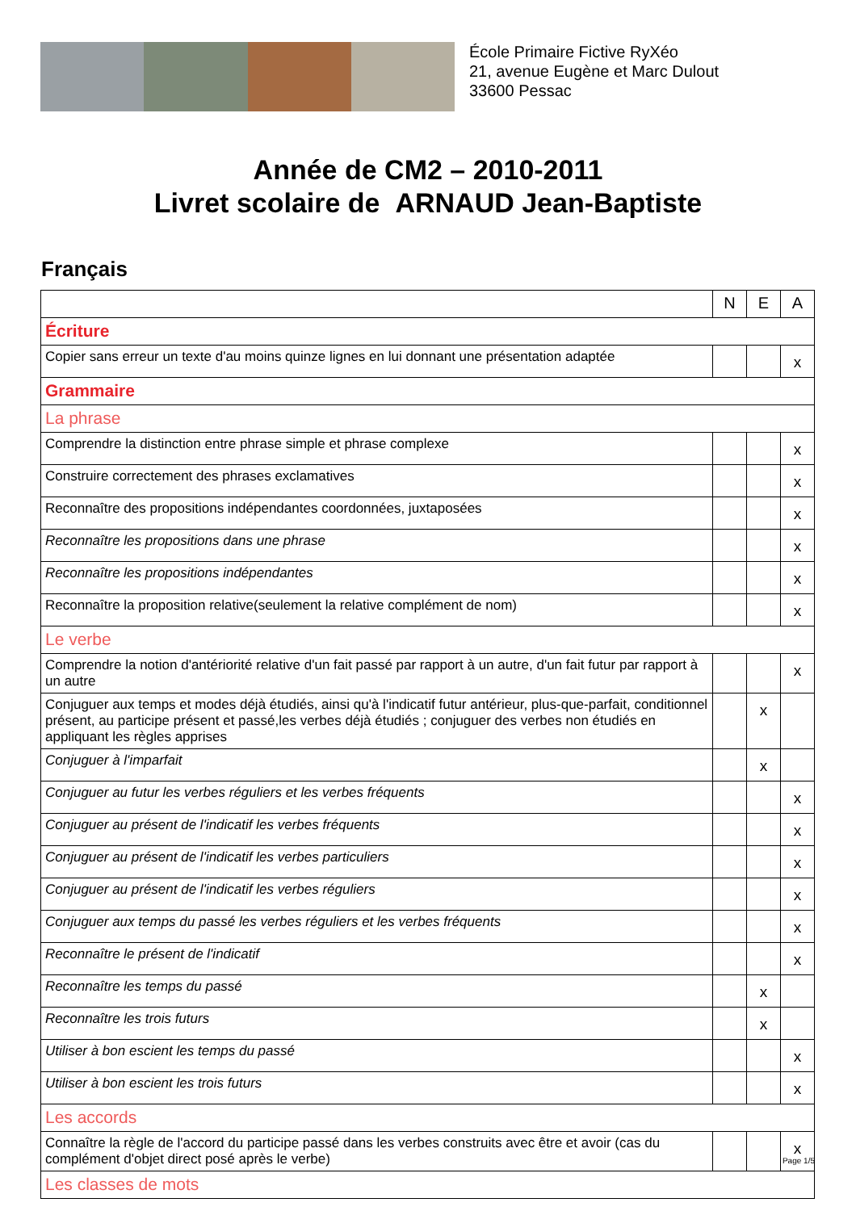École Primaire Fictive RyXéo
21, avenue Eugène et Marc Dulout
33600 Pessac
Année de CM2 – 2010-2011
Livret scolaire de ARNAUD Jean-Baptiste
Français
| | N | E | A |
| Écriture | | | |
| Copier sans erreur un texte d'au moins quinze lignes en lui donnant une présentation adaptée | | | x |
| Grammaire | | | |
| La phrase | | | |
| Comprendre la distinction entre phrase simple et phrase complexe | | | x |
| Construire correctement des phrases exclamatives | | | x |
| Reconnaître des propositions indépendantes coordonnées, juxtaposées | | | x |
| Reconnaître les propositions dans une phrase | | | x |
| Reconnaître les propositions indépendantes | | | x |
| Reconnaître la proposition relative(seulement la relative complément de nom) | | | x |
| Le verbe | | | |
| Comprendre la notion d'antériorité relative d'un fait passé par rapport à un autre, d'un fait futur par rapport à un autre | | | x |
| Conjuguer aux temps et modes déjà étudiés, ainsi qu'à l'indicatif futur antérieur, plus-que-parfait, conditionnel présent, au participe présent et passé,les verbes déjà étudiés ; conjuguer des verbes non étudiés en appliquant les règles apprises | | x | |
| Conjuguer à l'imparfait | | x | |
| Conjuguer au futur les verbes réguliers et les verbes fréquents | | | x |
| Conjuguer au présent de l'indicatif les verbes fréquents | | | x |
| Conjuguer au présent de l'indicatif les verbes particuliers | | | x |
| Conjuguer au présent de l'indicatif les verbes réguliers | | | x |
| Conjuguer aux temps du passé les verbes réguliers et les verbes fréquents | | | x |
| Reconnaître le présent de l'indicatif | | | x |
| Reconnaître les temps du passé | | x | |
| Reconnaître les trois futurs | | x | |
| Utiliser à bon escient les temps du passé | | | x |
| Utiliser à bon escient les trois futurs | | | x |
| Les accords | | | |
| Connaître la règle de l'accord du participe passé dans les verbes construits avec être et avoir (cas du complément d'objet direct posé après le verbe) | | | x |
| Les classes de mots | | | |
Page 1/5